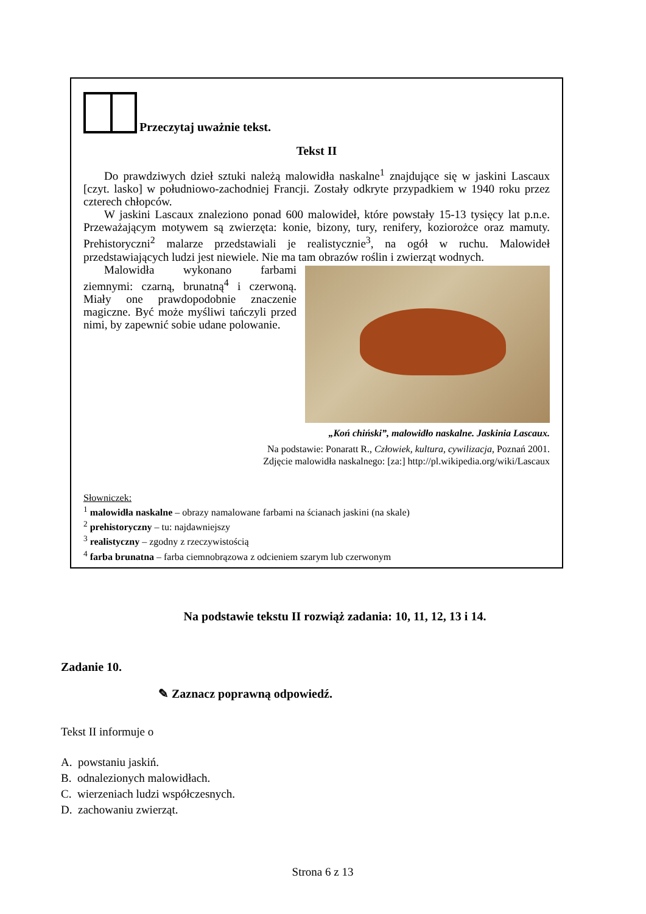Przeczytaj uważnie tekst.
Tekst II
Do prawdziwych dzieł sztuki należą malowidła naskalne<sup>1</sup> znajdujące się w jaskini Lascaux [czyt. lasko] w południowo-zachodniej Francji. Zostały odkryte przypadkiem w 1940 roku przez czterech chłopców.
W jaskini Lascaux znaleziono ponad 600 malowideł, które powstały 15-13 tysięcy lat p.n.e. Przeważającym motywem są zwierzęta: konie, bizony, tury, renifery, koziorożce oraz mamuty. Prehistoryczni<sup>2</sup> malarze przedstawiali je realistycznie<sup>3</sup>, na ogół w ruchu. Malowideł przedstawiających ludzi jest niewiele. Nie ma tam obrazów roślin i zwierząt wodnych.
Malowidła wykonano farbami ziemnymi: czarną, brunatną<sup>4</sup> i czerwoną. Miały one prawdopodobnie znaczenie magiczne. Być może myśliwi tańczyli przed nimi, by zapewnić sobie udane polowanie.
„Koń chiński”, malowidło naskalne. Jaskinia Lascaux.
Na podstawie: Ponaratt R., Człowiek, kultura, cywilizacja, Poznań 2001.
Zdjęcie malowidła naskalnego: [za:] http://pl.wikipedia.org/wiki/Lascaux
Słowniczek:
<sup>1</sup> malowidła naskalne – obrazy namalowane farbami na ścianach jaskini (na skale)
<sup>2</sup> prehistoryczny – tu: najdawniejszy
<sup>3</sup> realistyczny – zgodny z rzeczywistością
<sup>4</sup> farba brunatna – farba ciemnobrązowa z odcieniem szarym lub czerwonym
Na podstawie tekstu II rozwiąż zadania: 10, 11, 12, 13 i 14.
Zadanie 10.
✎ Zaznacz poprawną odpowiedź.
Tekst II informuje o
A. powstaniu jaskiń.
B. odnalezionych malowidłach.
C. wierzeniach ludzi współczesnych.
D. zachowaniu zwierząt.
Strona 6 z 13